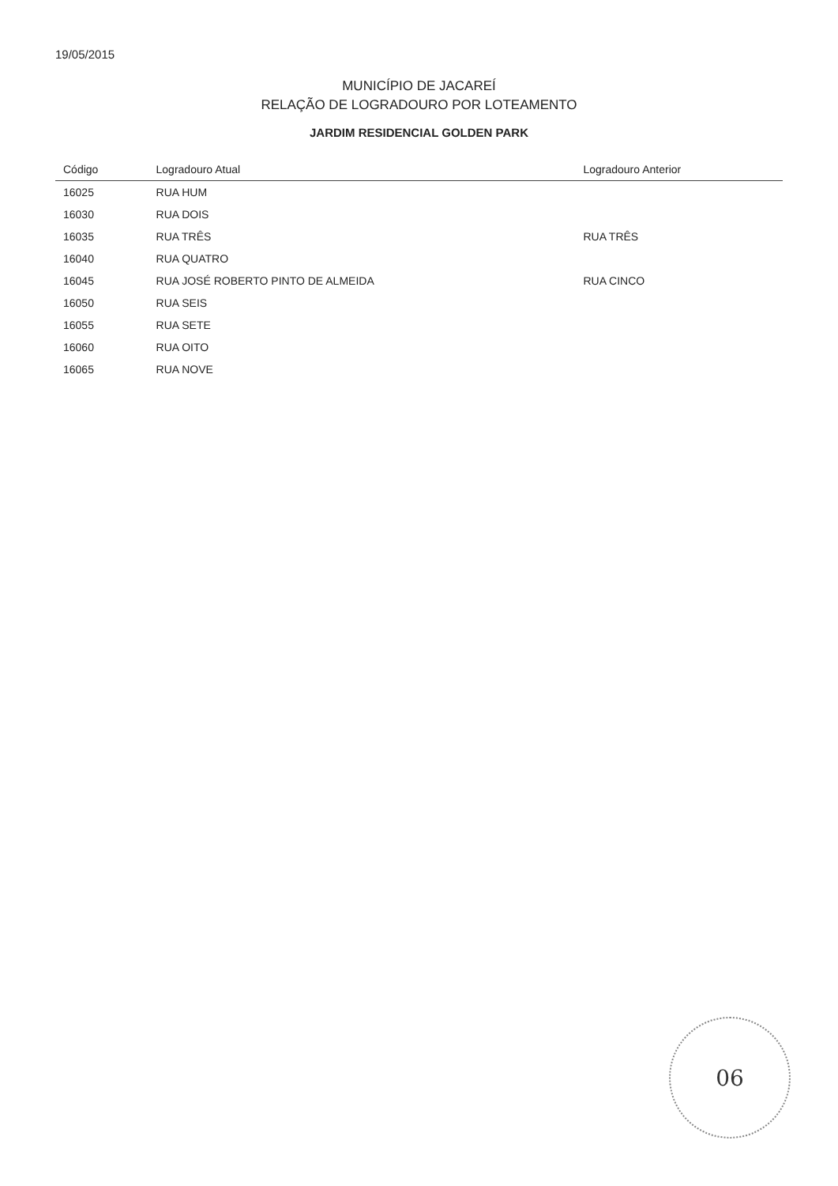19/05/2015
MUNICÍPIO DE JACAREÍ
RELAÇÃO DE LOGRADOURO POR LOTEAMENTO
JARDIM RESIDENCIAL GOLDEN PARK
| Código | Logradouro Atual | Logradouro Anterior |
| --- | --- | --- |
| 16025 | RUA HUM | |
| 16030 | RUA DOIS | |
| 16035 | RUA TRÊS | RUA TRÊS |
| 16040 | RUA QUATRO | |
| 16045 | RUA JOSÉ ROBERTO PINTO DE ALMEIDA | RUA CINCO |
| 16050 | RUA SEIS | |
| 16055 | RUA SETE | |
| 16060 | RUA OITO | |
| 16065 | RUA NOVE | |
06